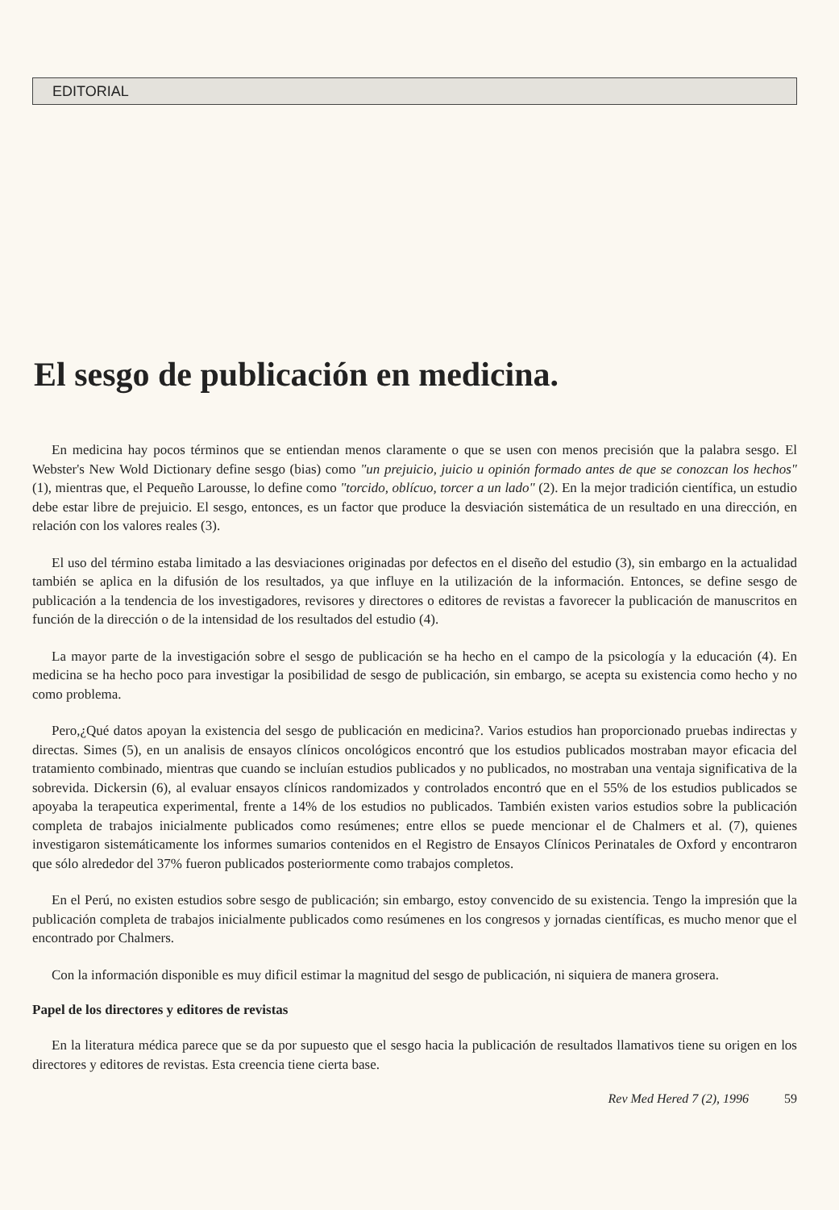EDITORIAL
El sesgo de publicación en medicina.
En medicina hay pocos términos que se entiendan menos claramente o que se usen con menos precisión que la palabra sesgo. El Webster's New Wold Dictionary define sesgo (bias) como "un prejuicio, juicio u opinión formado antes de que se conozcan los hechos" (1), mientras que, el Pequeño Larousse, lo define como "torcido, oblícuo, torcer a un lado" (2). En la mejor tradición científica, un estudio debe estar libre de prejuicio. El sesgo, entonces, es un factor que produce la desviación sistemática de un resultado en una dirección, en relación con los valores reales (3).
El uso del término estaba limitado a las desviaciones originadas por defectos en el diseño del estudio (3), sin embargo en la actualidad también se aplica en la difusión de los resultados, ya que influye en la utilización de la información. Entonces, se define sesgo de publicación a la tendencia de los investigadores, revisores y directores o editores de revistas a favorecer la publicación de manuscritos en función de la dirección o de la intensidad de los resultados del estudio (4).
La mayor parte de la investigación sobre el sesgo de publicación se ha hecho en el campo de la psicología y la educación (4). En medicina se ha hecho poco para investigar la posibilidad de sesgo de publicación, sin embargo, se acepta su existencia como hecho y no como problema.
Pero,¿Qué datos apoyan la existencia del sesgo de publicación en medicina?. Varios estudios han proporcionado pruebas indirectas y directas. Simes (5), en un analisis de ensayos clínicos oncológicos encontró que los estudios publicados mostraban mayor eficacia del tratamiento combinado, mientras que cuando se incluían estudios publicados y no publicados, no mostraban una ventaja significativa de la sobrevida. Dickersin (6), al evaluar ensayos clínicos randomizados y controlados encontró que en el 55% de los estudios publicados se apoyaba la terapeutica experimental, frente a 14% de los estudios no publicados. También existen varios estudios sobre la publicación completa de trabajos inicialmente publicados como resúmenes; entre ellos se puede mencionar el de Chalmers et al. (7), quienes investigaron sistemáticamente los informes sumarios contenidos en el Registro de Ensayos Clínicos Perinatales de Oxford y encontraron que sólo alrededor del 37% fueron publicados posteriormente como trabajos completos.
En el Perú, no existen estudios sobre sesgo de publicación; sin embargo, estoy convencido de su existencia. Tengo la impresión que la publicación completa de trabajos inicialmente publicados como resúmenes en los congresos y jornadas científicas, es mucho menor que el encontrado por Chalmers.
Con la información disponible es muy dificil estimar la magnitud del sesgo de publicación, ni siquiera de manera grosera.
Papel de los directores y editores de revistas
En la literatura médica parece que se da por supuesto que el sesgo hacia la publicación de resultados llamativos tiene su origen en los directores y editores de revistas. Esta creencia tiene cierta base.
Rev Med Hered 7 (2), 1996 59